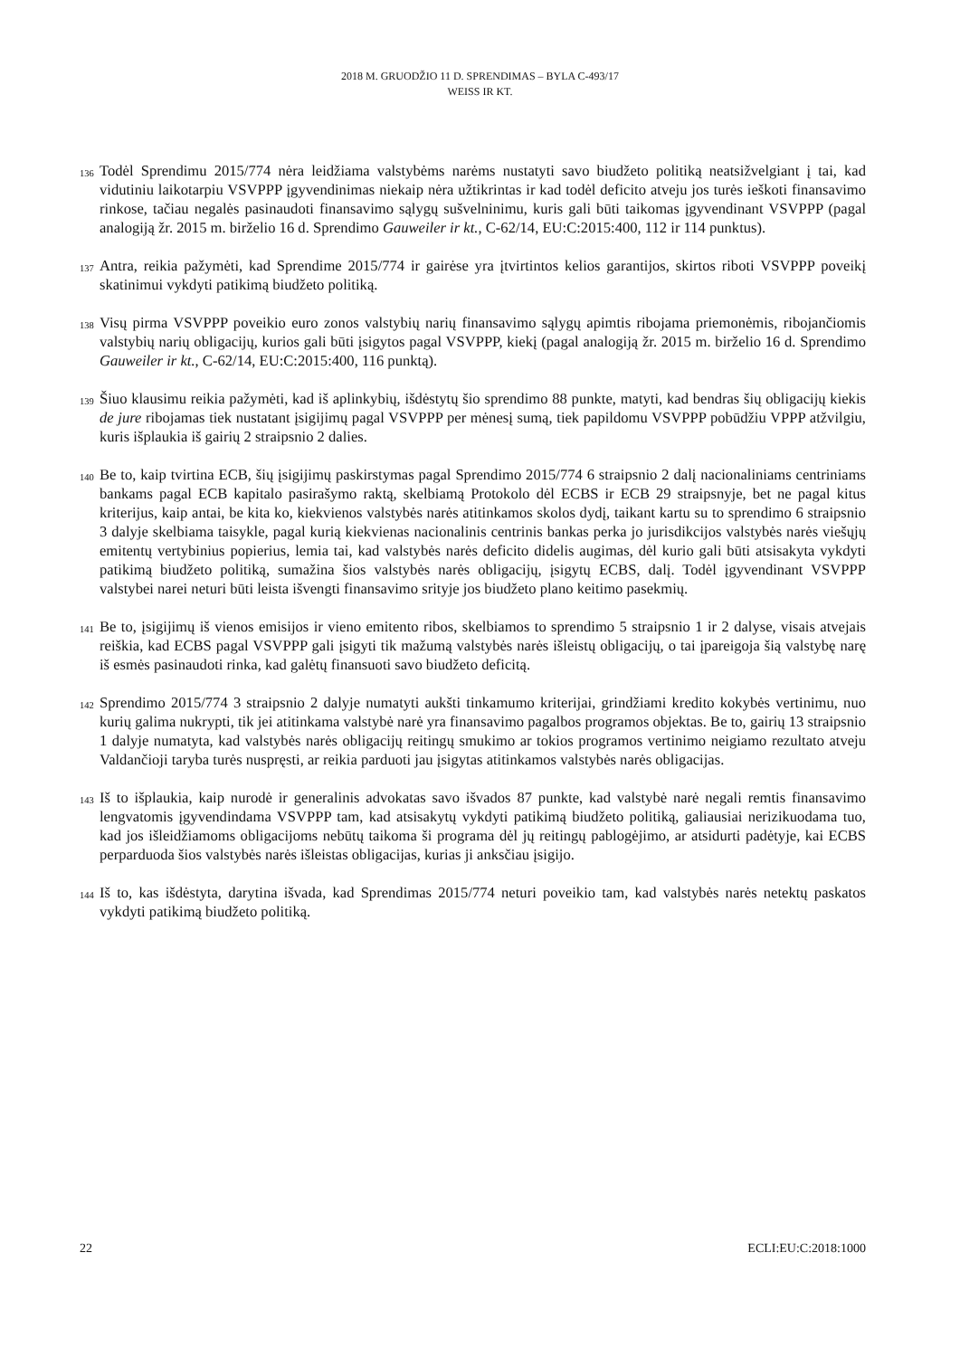2018 M. GRUODŽIO 11 D. SPRENDIMAS – BYLA C-493/17
WEISS IR KT.
136 Todėl Sprendimu 2015/774 nėra leidžiama valstybėms narėms nustatyti savo biudžeto politiką neatsižvelgiant į tai, kad vidutiniu laikotarpiu VSVPPP įgyvendinimas niekaip nėra užtikrintas ir kad todėl deficito atveju jos turės ieškoti finansavimo rinkose, tačiau negalės pasinaudoti finansavimo sąlygų sušvelninimu, kuris gali būti taikomas įgyvendinant VSVPPP (pagal analogiją žr. 2015 m. birželio 16 d. Sprendimo Gauweiler ir kt., C-62/14, EU:C:2015:400, 112 ir 114 punktus).
137 Antra, reikia pažymėti, kad Sprendime 2015/774 ir gairėse yra įtvirtintos kelios garantijos, skirtos riboti VSVPPP poveikį skatinimui vykdyti patikimą biudžeto politiką.
138 Visų pirma VSVPPP poveikio euro zonos valstybių narių finansavimo sąlygų apimtis ribojama priemonėmis, ribojančiomis valstybių narių obligacijų, kurios gali būti įsigytos pagal VSVPPP, kiekį (pagal analogiją žr. 2015 m. birželio 16 d. Sprendimo Gauweiler ir kt., C-62/14, EU:C:2015:400, 116 punktą).
139 Šiuo klausimu reikia pažymėti, kad iš aplinkybių, išdėstytų šio sprendimo 88 punkte, matyti, kad bendras šių obligacijų kiekis de jure ribojamas tiek nustatant įsigijimų pagal VSVPPP per mėnesį sumą, tiek papildomu VSVPPP pobūdžiu VPPP atžvilgiu, kuris išplaukia iš gairių 2 straipsnio 2 dalies.
140 Be to, kaip tvirtina ECB, šių įsigijimų paskirstymas pagal Sprendimo 2015/774 6 straipsnio 2 dalį nacionaliniams centriniams bankams pagal ECB kapitalo pasirašymo raktą, skelbiamą Protokolo dėl ECBS ir ECB 29 straipsnyje, bet ne pagal kitus kriterijus, kaip antai, be kita ko, kiekvienos valstybės narės atitinkamos skolos dydį, taikant kartu su to sprendimo 6 straipsnio 3 dalyje skelbiama taisykle, pagal kurią kiekvienas nacionalinis centrinis bankas perka jo jurisdikcijos valstybės narės viešųjų emitentų vertybinius popierius, lemia tai, kad valstybės narės deficito didelis augimas, dėl kurio gali būti atsisakyta vykdyti patikimą biudžeto politiką, sumažina šios valstybės narės obligacijų, įsigytų ECBS, dalį. Todėl įgyvendinant VSVPPP valstybei narei neturi būti leista išvengti finansavimo srityje jos biudžeto plano keitimo pasekmių.
141 Be to, įsigijimų iš vienos emisijos ir vieno emitento ribos, skelbiamos to sprendimo 5 straipsnio 1 ir 2 dalyse, visais atvejais reiškia, kad ECBS pagal VSVPPP gali įsigyti tik mažumą valstybės narės išleistų obligacijų, o tai įpareigoja šią valstybę narę iš esmės pasinaudoti rinka, kad galėtų finansuoti savo biudžeto deficitą.
142 Sprendimo 2015/774 3 straipsnio 2 dalyje numatyti aukšti tinkamumo kriterijai, grindžiami kredito kokybės vertinimu, nuo kurių galima nukrypti, tik jei atitinkama valstybė narė yra finansavimo pagalbos programos objektas. Be to, gairių 13 straipsnio 1 dalyje numatyta, kad valstybės narės obligacijų reitingų smukimo ar tokios programos vertinimo neigiamo rezultato atveju Valdančioji taryba turės nuspręsti, ar reikia parduoti jau įsigytas atitinkamos valstybės narės obligacijas.
143 Iš to išplaukia, kaip nurodė ir generalinis advokatas savo išvados 87 punkte, kad valstybė narė negali remtis finansavimo lengvatomis įgyvendindama VSVPPP tam, kad atsisakytų vykdyti patikimą biudžeto politiką, galiausiai nerizikuodama tuo, kad jos išleidžiamoms obligacijoms nebūtų taikoma ši programa dėl jų reitingų pablogėjimo, ar atsidurti padėtyje, kai ECBS perparduoda šios valstybės narės išleistas obligacijas, kurias ji anksčiau įsigijo.
144 Iš to, kas išdėstyta, darytina išvada, kad Sprendimas 2015/774 neturi poveikio tam, kad valstybės narės netektų paskatos vykdyti patikimą biudžeto politiką.
22 ECLI:EU:C:2018:1000